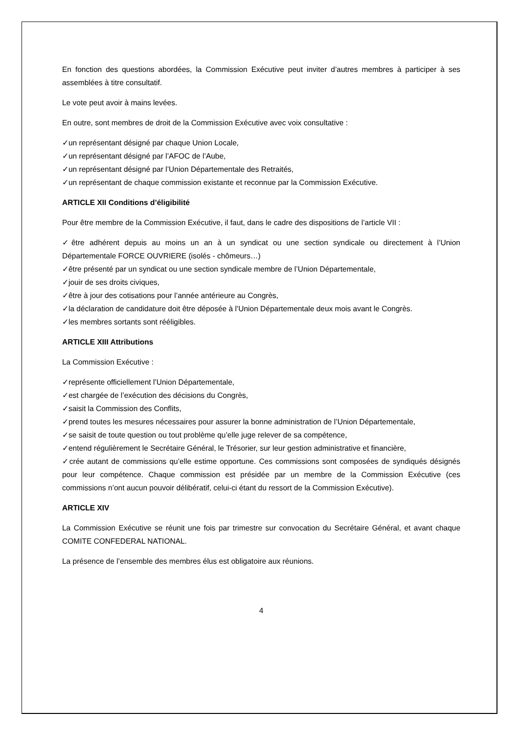En fonction des questions abordées, la Commission Exécutive peut inviter d’autres membres à participer à ses assemblées à titre consultatif.
Le vote peut avoir à mains levées.
En outre, sont membres de droit de la Commission Exécutive avec voix consultative :
✓un représentant désigné par chaque Union Locale,
✓un représentant désigné par l’AFOC de l’Aube,
✓un représentant désigné par l’Union Départementale des Retraités,
✓un représentant de chaque commission existante et reconnue par la Commission Exécutive.
ARTICLE XII Conditions d’éligibilité
Pour être membre de la Commission Exécutive, il faut, dans le cadre des dispositions de l’article VII :
✓être adhérent depuis au moins un an à un syndicat ou une section syndicale ou directement à l’Union Départementale FORCE OUVRIERE (isolés - chômeurs…)
✓être présenté par un syndicat ou une section syndicale membre de l’Union Départementale,
✓jouir de ses droits civiques,
✓être à jour des cotisations pour l’année antérieure au Congrès,
✓la déclaration de candidature doit être déposée à l’Union Départementale deux mois avant le Congrès.
✓les membres sortants sont rééligibles.
ARTICLE XIII Attributions
La Commission Exécutive :
✓représente officiellement l’Union Départementale,
✓est chargée de l’exécution des décisions du Congrès,
✓saisit la Commission des Conflits,
✓prend toutes les mesures nécessaires pour assurer la bonne administration de l’Union Départementale,
✓se saisit de toute question ou tout problème qu’elle juge relever de sa compétence,
✓entend régulièrement le Secrétaire Général, le Trésorier, sur leur gestion administrative et financière,
✓crée autant de commissions qu’elle estime opportune. Ces commissions sont composées de syndiqués désignés pour leur compétence. Chaque commission est présidée par un membre de la Commission Exécutive (ces commissions n’ont aucun pouvoir délibératif, celui-ci étant du ressort de la Commission Exécutive).
ARTICLE XIV
La Commission Exécutive se réunit une fois par trimestre sur convocation du Secrétaire Général, et avant chaque COMITE CONFEDERAL NATIONAL.
La présence de l’ensemble des membres élus est obligatoire aux réunions.
4